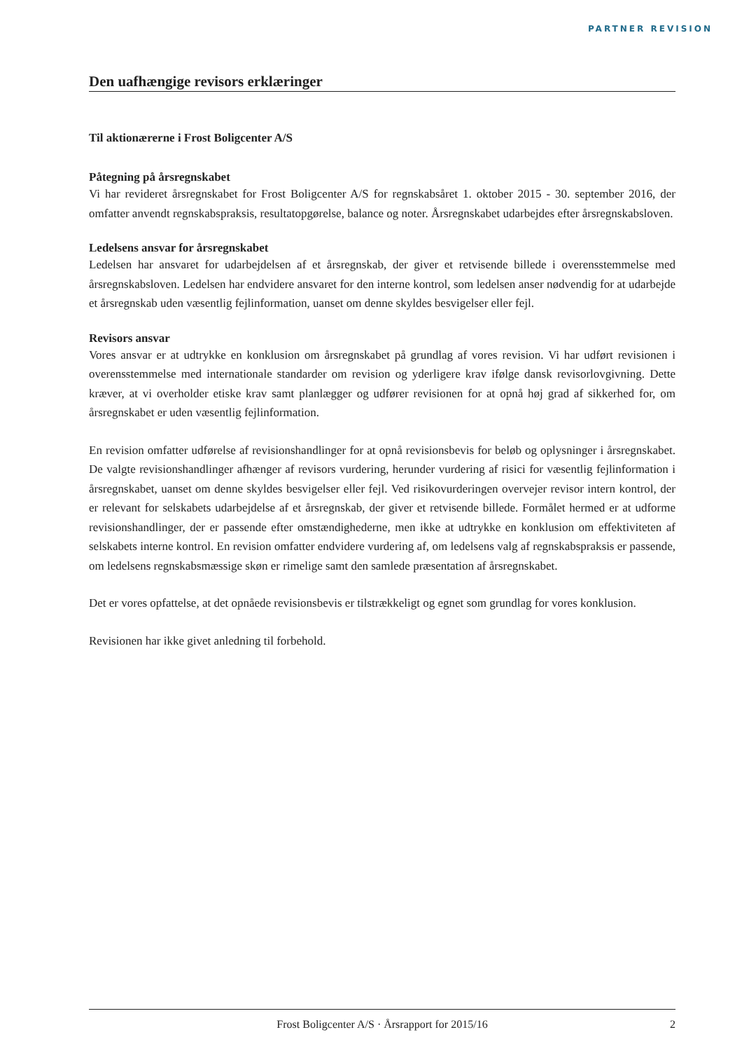PARTNER REVISION
Den uafhængige revisors erklæringer
Til aktionærerne i Frost Boligcenter A/S
Påtegning på årsregnskabet
Vi har revideret årsregnskabet for Frost Boligcenter A/S for regnskabsåret 1. oktober 2015 - 30. september 2016, der omfatter anvendt regnskabspraksis, resultatopgørelse, balance og noter. Årsregnskabet udarbejdes efter årsregnskabsloven.
Ledelsens ansvar for årsregnskabet
Ledelsen har ansvaret for udarbejdelsen af et årsregnskab, der giver et retvisende billede i overensstemmelse med årsregnskabsloven. Ledelsen har endvidere ansvaret for den interne kontrol, som ledelsen anser nødvendig for at udarbejde et årsregnskab uden væsentlig fejlinformation, uanset om denne skyldes besvigelser eller fejl.
Revisors ansvar
Vores ansvar er at udtrykke en konklusion om årsregnskabet på grundlag af vores revision. Vi har udført revisionen i overensstemmelse med internationale standarder om revision og yderligere krav ifølge dansk revisorlovgivning. Dette kræver, at vi overholder etiske krav samt planlægger og udfører revisionen for at opnå høj grad af sikkerhed for, om årsregnskabet er uden væsentlig fejlinformation.
En revision omfatter udførelse af revisionshandlinger for at opnå revisionsbevis for beløb og oplysninger i årsregnskabet. De valgte revisionshandlinger afhænger af revisors vurdering, herunder vurdering af risici for væsentlig fejlinformation i årsregnskabet, uanset om denne skyldes besvigelser eller fejl. Ved risikovurderingen overvejer revisor intern kontrol, der er relevant for selskabets udarbejdelse af et årsregnskab, der giver et retvisende billede. Formålet hermed er at udforme revisionshandlinger, der er passende efter omstændighederne, men ikke at udtrykke en konklusion om effektiviteten af selskabets interne kontrol. En revision omfatter endvidere vurdering af, om ledelsens valg af regnskabspraksis er passende, om ledelsens regnskabsmæssige skøn er rimelige samt den samlede præsentation af årsregnskabet.
Det er vores opfattelse, at det opnåede revisionsbevis er tilstrækkeligt og egnet som grundlag for vores konklusion.
Revisionen har ikke givet anledning til forbehold.
Frost Boligcenter A/S · Årsrapport for 2015/16 2